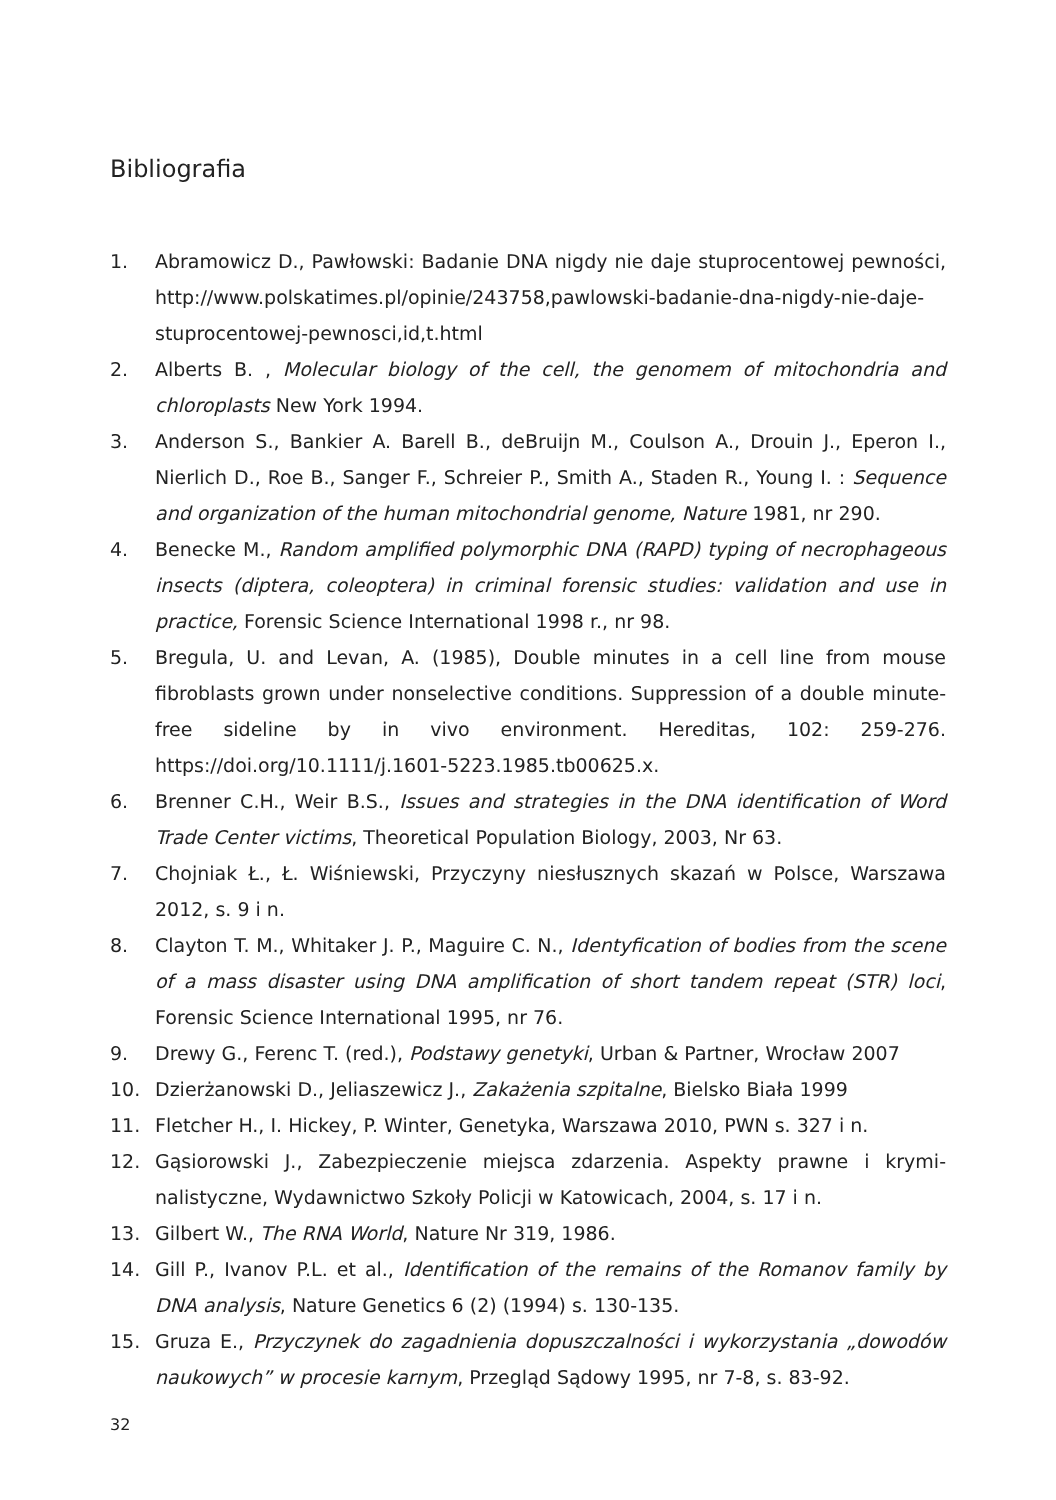Bibliografia
1. Abramowicz D., Pawłowski: Badanie DNA nigdy nie daje stuprocentowej pewności, http://www.polskatimes.pl/opinie/243758,pawlowski-badanie-dna-nigdy-nie-daje-stuprocentowej-pewnosci,id,t.html
2. Alberts B. , Molecular biology of the cell, the genomem of mitochondria and chloroplasts New York 1994.
3. Anderson S., Bankier A. Barell B., deBruijn M., Coulson A., Drouin J., Eperon I., Nierlich D., Roe B., Sanger F., Schreier P., Smith A., Staden R., Young I. : Sequence and organization of the human mitochondrial genome, Nature 1981, nr 290.
4. Benecke M., Random amplified polymorphic DNA (RAPD) typing of necrophageous insects (diptera, coleoptera) in criminal forensic studies: validation and use in practice, Forensic Science International 1998 r., nr 98.
5. Bregula, U. and Levan, A. (1985), Double minutes in a cell line from mouse fibroblasts grown under nonselective conditions. Suppression of a double minute-free sideline by in vivo environment. Hereditas, 102: 259-276. https://doi.org/10.1111/j.1601-5223.1985.tb00625.x.
6. Brenner C.H., Weir B.S., Issues and strategies in the DNA identification of Word Trade Center victims, Theoretical Population Biology, 2003, Nr 63.
7. Chojniak Ł., Ł. Wiśniewski, Przyczyny niesłusznych skazań w Polsce, Warszawa 2012, s. 9 i n.
8. Clayton T. M., Whitaker J. P., Maguire C. N., Identyfication of bodies from the scene of a mass disaster using DNA amplification of short tandem repeat (STR) loci, Forensic Science International 1995, nr 76.
9. Drewy G., Ferenc T. (red.), Podstawy genetyki, Urban & Partner, Wrocław 2007
10. Dzierżanowski D., Jeliaszewicz J., Zakażenia szpitalne, Bielsko Biała 1999
11. Fletcher H., I. Hickey, P. Winter, Genetyka, Warszawa 2010, PWN s. 327 i n.
12. Gąsiorowski J., Zabezpieczenie miejsca zdarzenia. Aspekty prawne i krymi-nalistyczne, Wydawnictwo Szkoły Policji w Katowicach, 2004, s. 17 i n.
13. Gilbert W., The RNA World, Nature Nr 319, 1986.
14. Gill P., Ivanov P.L. et al., Identification of the remains of the Romanov family by DNA analysis, Nature Genetics 6 (2) (1994) s. 130-135.
15. Gruza E., Przyczynek do zagadnienia dopuszczalności i wykorzystania „dowodów naukowych” w procesie karnym, Przegląd Sądowy 1995, nr 7-8, s. 83-92.
32